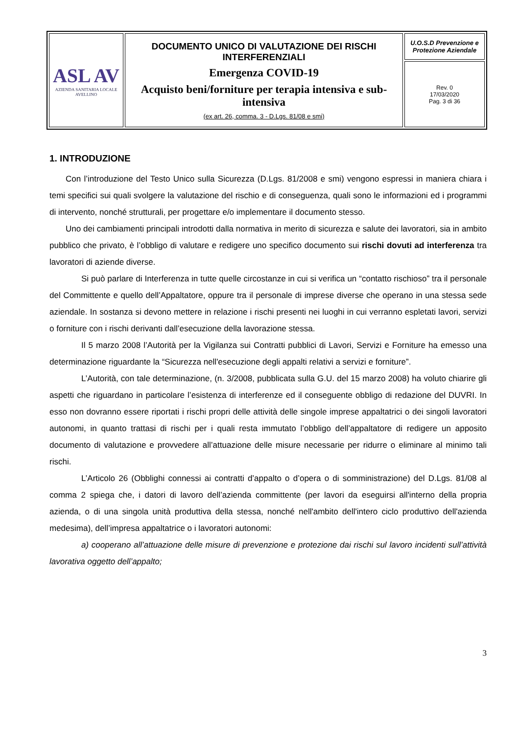| ASL AV AZIENDA SANITARIA LOCALE AVELLINO | DOCUMENTO UNICO DI VALUTAZIONE DEI RISCHI INTERFERENZIALI Emergenza COVID-19 Acquisto beni/forniture per terapia intensiva e sub-intensiva (ex art. 26, comma. 3 - D.Lgs. 81/08 e smi) | U.O.S.D Prevenzione e Protezione Aziendale |
| | | Rev. 0 17/03/2020 Pag. 3 di 36 |
1. INTRODUZIONE
Con l’introduzione del Testo Unico sulla Sicurezza (D.Lgs. 81/2008 e smi) vengono espressi in maniera chiara i temi specifici sui quali svolgere la valutazione del rischio e di conseguenza, quali sono le informazioni ed i programmi di intervento, nonché strutturali, per progettare e/o implementare il documento stesso.
Uno dei cambiamenti principali introdotti dalla normativa in merito di sicurezza e salute dei lavoratori, sia in ambito pubblico che privato, è l’obbligo di valutare e redigere uno specifico documento sui rischi dovuti ad interferenza tra lavoratori di aziende diverse.
Si può parlare di Interferenza in tutte quelle circostanze in cui si verifica un “contatto rischioso” tra il personale del Committente e quello dell’Appaltatore, oppure tra il personale di imprese diverse che operano in una stessa sede aziendale. In sostanza si devono mettere in relazione i rischi presenti nei luoghi in cui verranno espletati lavori, servizi o forniture con i rischi derivanti dall’esecuzione della lavorazione stessa.
Il 5 marzo 2008 l’Autorità per la Vigilanza sui Contratti pubblici di Lavori, Servizi e Forniture ha emesso una determinazione riguardante la “Sicurezza nell'esecuzione degli appalti relativi a servizi e forniture”.
L’Autorità, con tale determinazione, (n. 3/2008, pubblicata sulla G.U. del 15 marzo 2008) ha voluto chiarire gli aspetti che riguardano in particolare l’esistenza di interferenze ed il conseguente obbligo di redazione del DUVRI. In esso non dovranno essere riportati i rischi propri delle attività delle singole imprese appaltatrici o dei singoli lavoratori autonomi, in quanto trattasi di rischi per i quali resta immutato l’obbligo dell’appaltatore di redigere un apposito documento di valutazione e provvedere all’attuazione delle misure necessarie per ridurre o eliminare al minimo tali rischi.
L’Articolo 26 (Obblighi connessi ai contratti d’appalto o d’opera o di somministrazione) del D.Lgs. 81/08 al comma 2 spiega che, i datori di lavoro dell’azienda committente (per lavori da eseguirsi all'interno della propria azienda, o di una singola unità produttiva della stessa, nonché nell'ambito dell'intero ciclo produttivo dell'azienda medesima), dell’impresa appaltatrice o i lavoratori autonomi:
a) cooperano all’attuazione delle misure di prevenzione e protezione dai rischi sul lavoro incidenti sull’attività lavorativa oggetto dell’appalto;
3